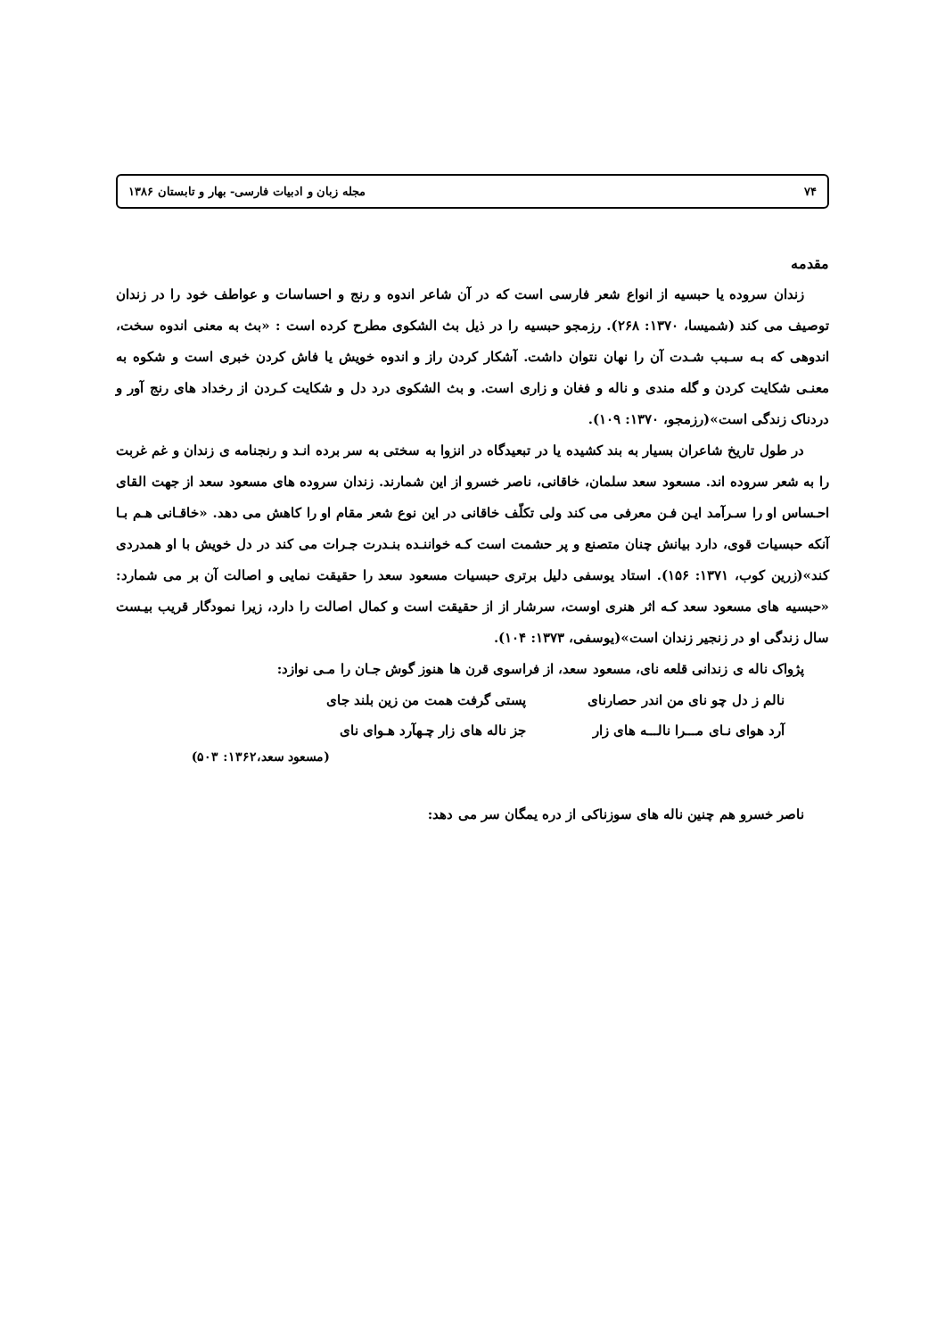۷۴ مجله زبان و ادبیات فارسی- بهار و تابستان ۱۳۸۶
مقدمه
زندان سروده یا حبسیه از انواع شعر فارسی است که در آن شاعر اندوه و رنج و احساسات و عواطف خود را در زندان توصیف می کند (شمیسا، ۱۳۷۰: ۲۶۸). رزمجو حبسیه را در ذیل بث الشکوی مطرح کرده است : «بث به معنی اندوه سخت، اندوهی که بـه سـبب شـدت آن را نهان نتوان داشت. آشکار کردن راز و اندوه خویش یا فاش کردن خبری است و شکوه به معنـی شکایت کردن و گله مندی و ناله و فغان و زاری است. و بث الشکوی درد دل و شکایت کـردن از رخداد های رنج آور و دردناک زندگی است»(رزمجو، ۱۳۷۰: ۱۰۹).
در طول تاریخ شاعران بسیار به بند کشیده یا در تبعیدگاه در انزوا به سختی به سر برده انـد و رنجنامه ی زندان و غم غربت را به شعر سروده اند. مسعود سعد سلمان، خاقانی، ناصر خسرو از این شمارند. زندان سروده های مسعود سعد از جهت القای احـساس او را سـرآمد ایـن فـن معرفی می کند ولی تکلّف خاقانی در این نوع شعر مقام او را کاهش می دهد. «خاقـانی هـم بـا آنکه حبسیات قوی، دارد بیانش چنان متصنع و پر حشمت است کـه خواننـده بنـدرت جـرات می کند در دل خویش با او همدردی کند»(زرین کوب، ۱۳۷۱: ۱۵۶). استاد یوسفی دلیل برتری حبسیات مسعود سعد را حقیقت نمایی و اصالت آن بر می شمارد: «حبسیه های مسعود سعد کـه اثر هنری اوست، سرشار از از حقیقت است و کمال اصالت را دارد، زیرا نمودگار قریب بیـست سال زندگی او در زنجیر زندان است»(یوسفی، ۱۳۷۳: ۱۰۴).
پژواک ناله ی زندانی قلعه نای، مسعود سعد، از فراسوی قرن ها هنوز گوش جـان را مـی نوازد:
نالم ز دل چو نای من اندر حصارنای
پستی گرفت همت من زین بلند جای
آرد هوای نـای مـــرا نالـــه های زار
جز ناله های زار چـهآرد هـوای نای
(مسعود سعد،۱۳۶۲: ۵۰۳)
ناصر خسرو هم چنین ناله های سوزناکی از دره یمگان سر می دهد: